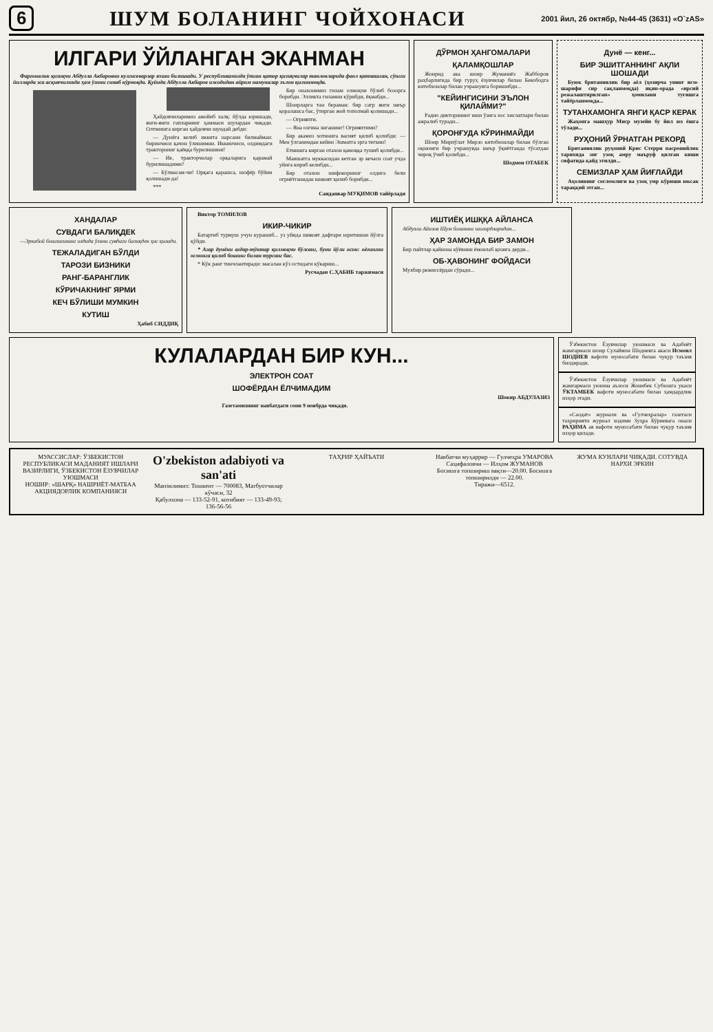6
ШУМ БОЛАНИНГ ЧОЙХОНАСИ
2001 йил, 26 октябр, №44-45 (3631) «O`zAS»
ИЛГАРИ ЎЙЛАНГАН ЭКАНМАН
Фарғоналик қизиқчи Абдулла Акбаровни кулгисеварлар яхши билишади. У республикамизда ўтган қатор қизиқчилар танловларида фаол қатнашган, сўнгги йилларда эса асқиячиликда ҳам ўзини синаб кўрмоқда. Қуйида Абдулла Акбаров ижодидан айрим намуналар эълон қилинмоқда.
Ҳайдовчиларимиз ажойиб халқ: йўлда юришади, янги-янги гапларнинг ҳаммаси шулардан чиқади. Олтмишга кирган ҳайдовчи шундай дебди:
— Дунёга келиб иккита нарсани билмайман: биринчиси қачон ўлишимни. Иккинчиси, олдимдаги тракторнинг қаёққа бурилишини!
— Ие, тракторчилар орқаларига қарамай бурилишадими?
— Бўлмасам-чи! Орқага қарашса, шофёр бўйин қолишади-да!
***
Бир онахонимиз гилам олмоқчи бўлиб бозорга борибди. Элликта гиламни кўрибди, ёқмабди...
Шоирларга тан бераман: бир сатр янги шеър қоралашса бас, ўтирган жой тополмай қолишади...
— Огрияпти.
— Яна озгина энгашинг! Огрияптими?
Бир акамиз хотинига васият қилиб қолибди: — Мен ўлганимдан кейин Эшматга эрга тегкин!
Етмишга кирган отахон қамоққа тушиб қолибди...
Маишатга муккасидан кетган эр кечаси соат учда уйига кириб келибди...
Бир отахон шифокорнинг олдига бели огриётганидан шикоят қилиб борибди...
Саидanвар МУҚИМОВ тайёрлади
ДЎРМОН ҲАНГОМАЛАРИ
ҚАЛАМҚОШЛАР
Жонрид ака шоир Жуманиёз Жабборов раҳбарлигида бир гуруҳ ёзувчилар билан Бекободга китобхонлар билан учрашувга боришибди...
"КЕЙИНГИСИНИ ЭЪЛОН ҚИЛАЙМИ?"
Радио дикторининг иши ўзига хос хислатлари билан ажралиб туради...
ҚОРОНҒУДА КЎРИНМАЙДИ
Шоир Мирпўлат Мирзо китобхонлар билан бўлган оқшомги бир учрашувда шеър ўқиётганда тўсатдан чироқ ўчиб қолибди...
Шодмон ОТАБЕК
Дунё — кенг...
БИР ЭШИТГАННИНГ АҚЛИ ШОШАДИ
Буюк британиялик бир аёл (ҳозирча унинг исм-шарифи сир сақланмоқда) яқин-орада «ирсий режалаштирилган» ҳомилани туғишга тайёрланмоқда...
ТУТАНХАМОНГА ЯНГИ ҚАСР КЕРАК
Жаҳонга машҳур Миср музейи бу йил юз ёшга тўлади...
РУҲОНИЙ ЎРНАТГАН РЕКОРД
Британиялик руҳоний Крис Стерри насронийлик тарихида энг узоқ амру маъруф қилган киши сифатида қайд этилди...
СЕМИЗЛАР ҲАМ ЙИҒЛАЙДИ
Аҳолининг соғломлиги ва узоқ умр кўриши юксак тараққий этган...
ХАНДАЛАР
СУВДАГИ БАЛИҚДЕК
—Эркабой бошлиғининг олдида ўзини сувдаги балиқдек ҳис қилади.
ТЕЖАЛАДИГАН БЎЛДИ
ТАРОЗИ БИЗНИКИ
РАНГ-БАРАНГЛИК
КЎРИЧАКНИНГ ЯРМИ
КЕЧ БЎЛИШИ МУМКИН
КУТИШ
Ҳабиб СИДДИҚ
Виктор ТОМИЛОВ
ИКИР-ЧИКИР
Батартиб турмуш учун курашиб... уз уйида шикоят дафтари юритишни йўлга қўйди.
* Агар дунёни ағдар-тўнтар қилмоқчи бўлсанг, буни йўли осон: оёғингни осмонга қилиб бошинг билан турсанг бас.
* Кўк ранг тинчлантиради: масалан кўз остидаги кўкариш...
Русчадан С.ҲАБИБ таржимаси
ИШТИЁҚ ИШҚҚА АЙЛАНСА
Абдулла Айизов Шум боланинг шогирдларидан...
ҲАР ЗАМОНДА БИР ЗАМОН
Бир пайтлар қайнона кўёвини ёмонлаб қизига дерди...
ОБ-ҲАВОНИНГ ФОЙДАСИ
Мухбир режиссёрдан сўради...
КУЛАЛАРДАН БИР КУН...
ЭЛЕКТРОН СОАТ
ШОФЁРДАН ЁЛЧИМАДИМ
Шокир АБДУЛАЗИЗ
Газетамизнинг навбатдаги сони 9 ноябрда чиқади.
Ўзбекистон Ёзувчилар уюшмаси ва Адабиёт жамғармаси шоир Сулаймон Шодиевга акаси Исмоил ШОДИЕВ вафоти муносабати билан чуқур таъзия билдиради.
Ўзбекистон Ёзувчилар уюшмаси ва Адабиёт жамғармаси уюшма аъзоси Жонибек Субхонга укаси ЎКТАМБЕК вафоти муносабати билан ҳамдардлик изҳор этади.
«Саодат» журнали ва «Гулчеҳралар» газетаси таҳририяти журнал ходими Зуҳра Бўриевага онаси РАҲИМА ая вафоти муносабати билан чуқур таъзия изҳор қилади.
МУАССИСЛАР: ЎЗБЕКИСТОН РЕСПУБЛИКАСИ МАДАНИЯТ ИШЛАРИ ВАЗИРЛИГИ, ЎЗБЕКИСТОН ЁЗУВЧИЛАР УЮШМАСИ
НОШИР: «ШАРҚ» НАШРИЁТ-МАТБАА АКЦИЯДОРЛИК КОМПАНИЯСИ
O'zbekiston adabiyoti va san'ati
Манзилимиз: Тошкент — 700083, Матбуотчилар кўчаси, 32
Қабулхона — 133-52-91, котибият — 133-49-93; 136-56-56
ТАҲРИР ҲАЙЪАТИ Навбатчи муҳаррир — Гулчеҳра УМАРОВА
Саҳифаловчи — Илҳом ЖУМАНОВ
Босишга топшириш вақти—20.00. Босишга топширилди — 22.00.
Тиражи—6512.
ЖУМА КУНЛАРИ ЧИҚАДИ. СОТУВДА НАРХИ ЭРКИН